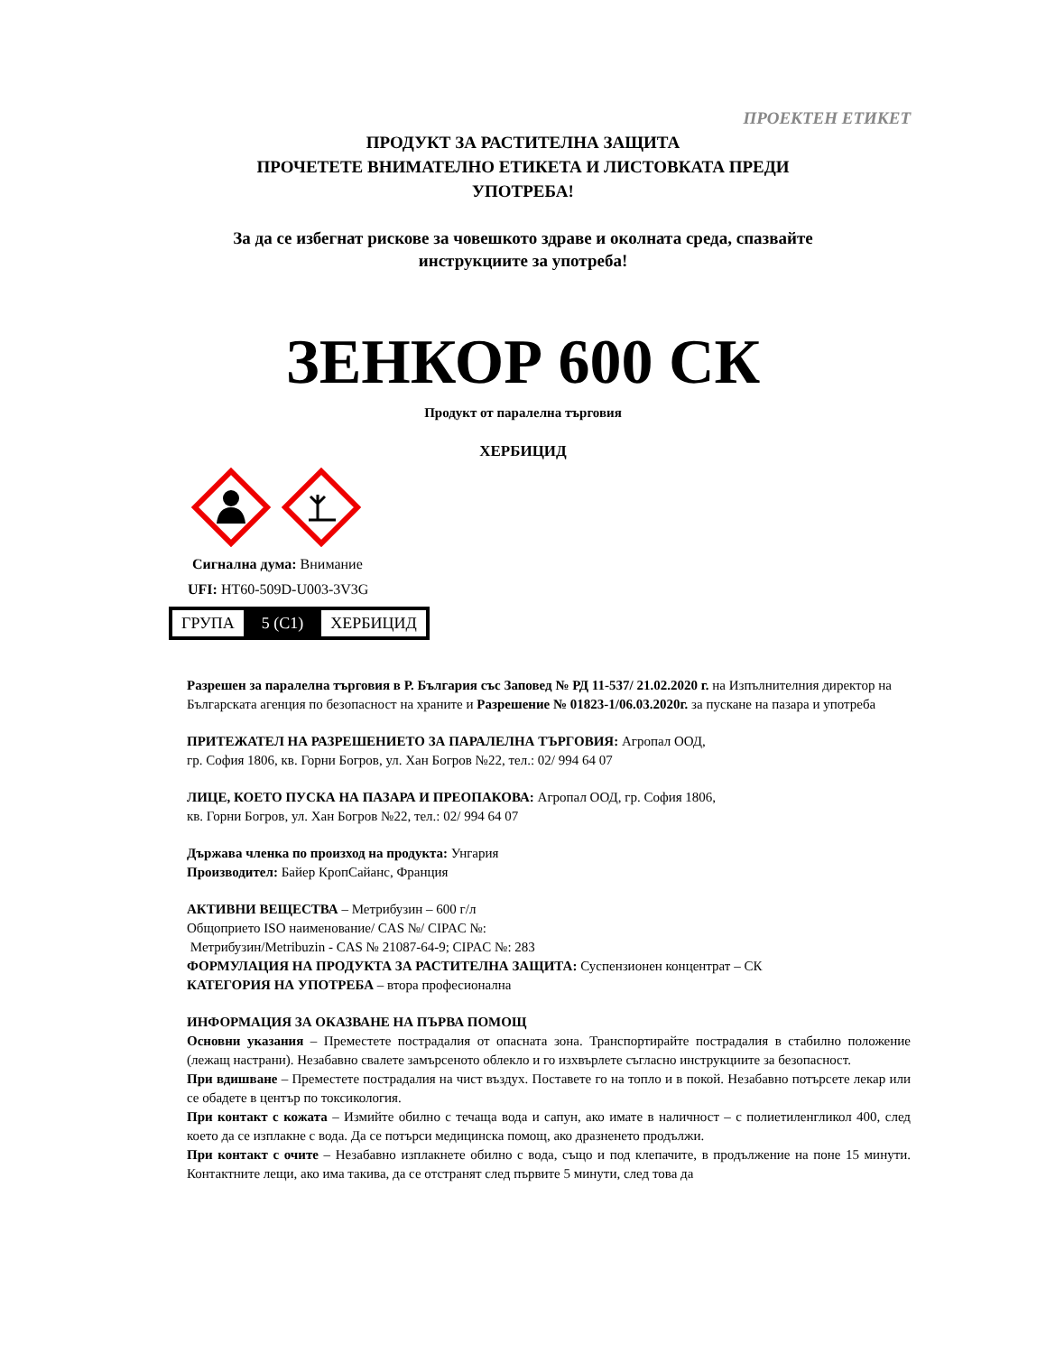ПРОЕКТЕН ЕТИКЕТ
ПРОДУКТ ЗА РАСТИТЕЛНА ЗАЩИТА
ПРОЧЕТЕТЕ ВНИМАТЕЛНО ЕТИКЕТА И ЛИСТОВКАТА ПРЕДИ
УПОТРЕБА!
За да се избегнат рискове за човешкото здраве и околната среда, спазвайте
инструкциите за употреба!
ЗЕНКОР 600 СК
Продукт от паралелна търговия
ХЕРБИЦИД
Сигнална дума: Внимание
UFI: HT60-509D-U003-3V3G
| ГРУПА | 5 (C1) | ХЕРБИЦИД |
Разрешен за паралелна търговия в Р. България със Заповед № РД 11-537/ 21.02.2020 г. на Изпълнителния директор на Българската агенция по безопасност на храните и Разрешение № 01823-1/06.03.2020г. за пускане на пазара и употреба
ПРИТЕЖАТЕЛ НА РАЗРЕШЕНИЕТО ЗА ПАРАЛЕЛНА ТЪРГОВИЯ: Агропал ООД,
гр. София 1806, кв. Горни Богров, ул. Хан Богров №22, тел.: 02/ 994 64 07
ЛИЦЕ, КОЕТО ПУСКА НА ПАЗАРА И ПРЕОПАКОВА: Агропал ООД, гр. София 1806,
кв. Горни Богров, ул. Хан Богров №22, тел.: 02/ 994 64 07
Държава членка по произход на продукта: Унгария
Производител: Байер КропСайанс, Франция
АКТИВНИ ВЕЩЕСТВА – Метрибузин – 600 г/л
Общоприето ISO наименование/ CAS №/ CIPAC №:
Метрибузин/Metribuzin - CAS № 21087-64-9; CIPAC №: 283
ФОРМУЛАЦИЯ НА ПРОДУКТА ЗА РАСТИТЕЛНА ЗАЩИТА: Суспензионен концентрат – СК
КАТЕГОРИЯ НА УПОТРЕБА – втора професионална
ИНФОРМАЦИЯ ЗА ОКАЗВАНЕ НА ПЪРВА ПОМОЩ
Основни указания – Преместете пострадалия от опасната зона. Транспортирайте пострадалия в стабилно положение (лежащ настрани). Незабавно свалете замърсеното облекло и го изхвърлете съгласно инструкциите за безопасност.
При вдишване – Преместете пострадалия на чист въздух. Поставете го на топло и в покой. Незабавно потърсете лекар или се обадете в център по токсикология.
При контакт с кожата – Измийте обилно с течаща вода и сапун, ако имате в наличност – с полиетиленгликол 400, след което да се изплакне с вода. Да се потърси медицинска помощ, ако дразненето продължи.
При контакт с очите – Незабавно изплакнете обилно с вода, също и под клепачите, в продължение на поне 15 минути. Контактните лещи, ако има такива, да се отстранят след първите 5 минути, след това да